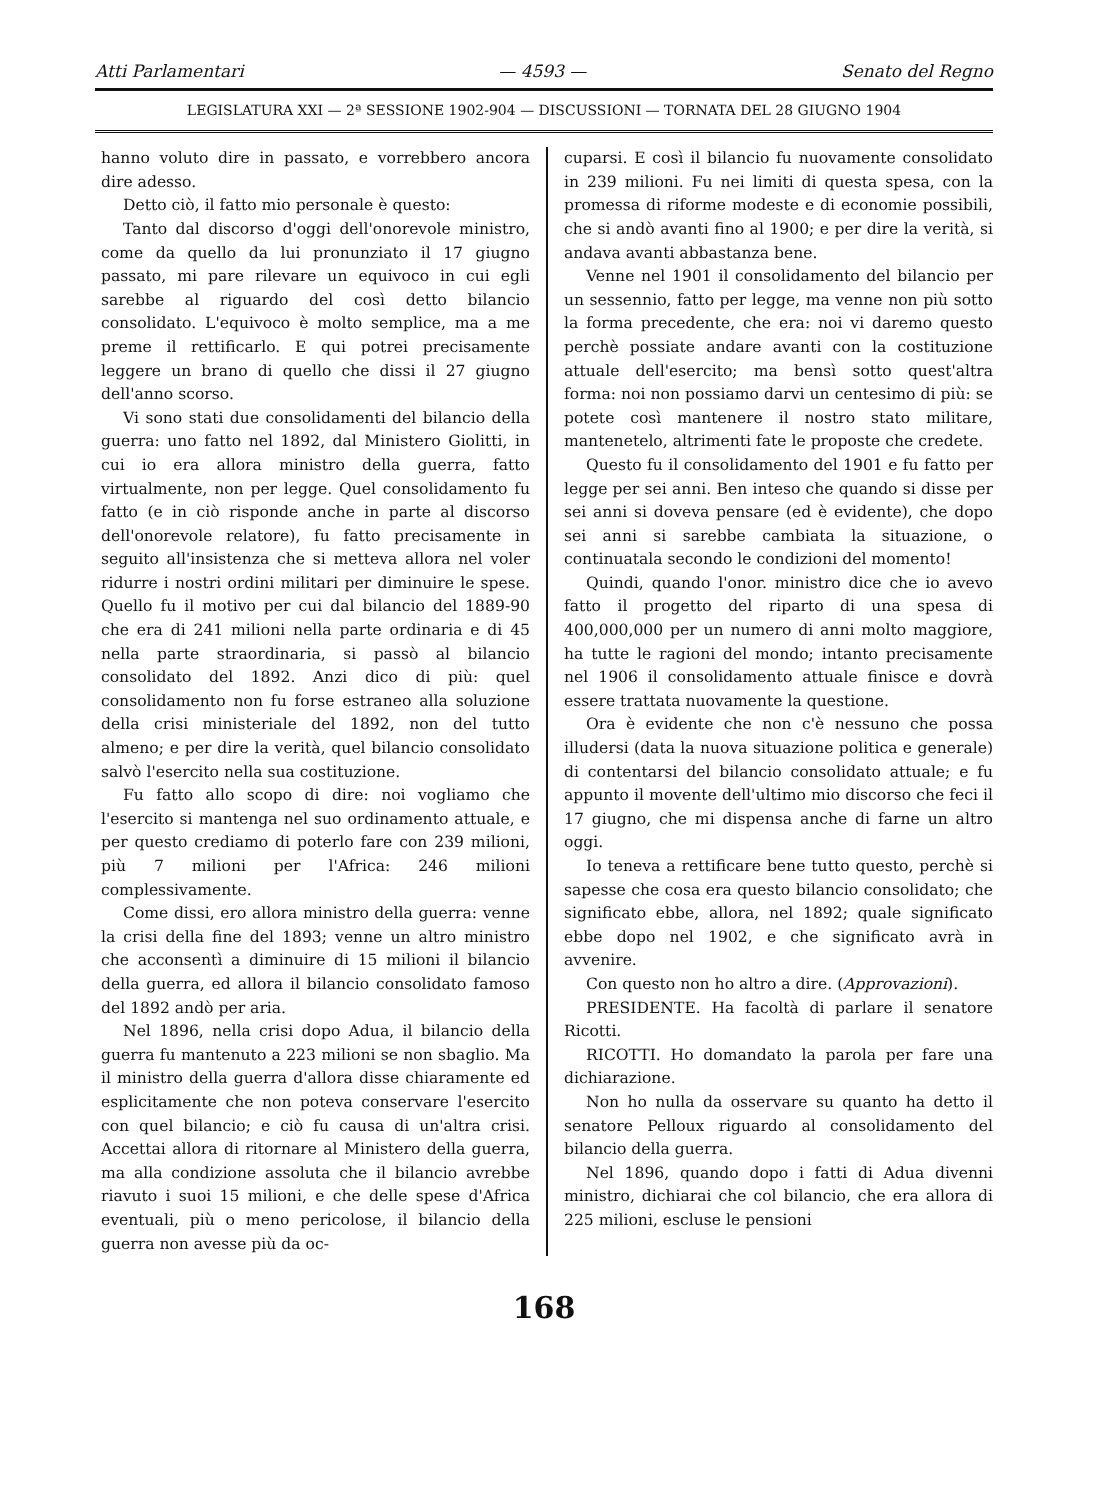Atti Parlamentari — 4593 — Senato del Regno
LEGISLATURA XXI — 2ª SESSIONE 1902-904 — DISCUSSIONI — TORNATA DEL 28 GIUGNO 1904
hanno voluto dire in passato, e vorrebbero ancora dire adesso.
Detto ciò, il fatto mio personale è questo:
Tanto dal discorso d'oggi dell'onorevole ministro, come da quello da lui pronunziato il 17 giugno passato, mi pare rilevare un equivoco in cui egli sarebbe al riguardo del così detto bilancio consolidato. L'equivoco è molto semplice, ma a me preme il rettificarlo. E qui potrei precisamente leggere un brano di quello che dissi il 27 giugno dell'anno scorso.
Vi sono stati due consolidamenti del bilancio della guerra: uno fatto nel 1892, dal Ministero Giolitti, in cui io era allora ministro della guerra, fatto virtualmente, non per legge. Quel consolidamento fu fatto (e in ciò risponde anche in parte al discorso dell'onorevole relatore), fu fatto precisamente in seguito all'insistenza che si metteva allora nel voler ridurre i nostri ordini militari per diminuire le spese. Quello fu il motivo per cui dal bilancio del 1889-90 che era di 241 milioni nella parte ordinaria e di 45 nella parte straordinaria, si passò al bilancio consolidato del 1892. Anzi dico di più: quel consolidamento non fu forse estraneo alla soluzione della crisi ministeriale del 1892, non del tutto almeno; e per dire la verità, quel bilancio consolidato salvò l'esercito nella sua costituzione.
Fu fatto allo scopo di dire: noi vogliamo che l'esercito si mantenga nel suo ordinamento attuale, e per questo crediamo di poterlo fare con 239 milioni, più 7 milioni per l'Africa: 246 milioni complessivamente.
Come dissi, ero allora ministro della guerra: venne la crisi della fine del 1893; venne un altro ministro che acconsentì a diminuire di 15 milioni il bilancio della guerra, ed allora il bilancio consolidato famoso del 1892 andò per aria.
Nel 1896, nella crisi dopo Adua, il bilancio della guerra fu mantenuto a 223 milioni se non sbaglio. Ma il ministro della guerra d'allora disse chiaramente ed esplicitamente che non poteva conservare l'esercito con quel bilancio; e ciò fu causa di un'altra crisi. Accettai allora di ritornare al Ministero della guerra, ma alla condizione assoluta che il bilancio avrebbe riavuto i suoi 15 milioni, e che delle spese d'Africa eventuali, più o meno pericolose, il bilancio della guerra non avesse più da oc-
cuparsi. E così il bilancio fu nuovamente consolidato in 239 milioni. Fu nei limiti di questa spesa, con la promessa di riforme modeste e di economie possibili, che si andò avanti fino al 1900; e per dire la verità, si andava avanti abbastanza bene.
Venne nel 1901 il consolidamento del bilancio per un sessennio, fatto per legge, ma venne non più sotto la forma precedente, che era: noi vi daremo questo perchè possiate andare avanti con la costituzione attuale dell'esercito; ma bensì sotto quest'altra forma: noi non possiamo darvi un centesimo di più: se potete così mantenere il nostro stato militare, mantenetelo, altrimenti fate le proposte che credete.
Questo fu il consolidamento del 1901 e fu fatto per legge per sei anni. Ben inteso che quando si disse per sei anni si doveva pensare (ed è evidente), che dopo sei anni si sarebbe cambiata la situazione, o continuatala secondo le condizioni del momento!
Quindi, quando l'onor. ministro dice che io avevo fatto il progetto del riparto di una spesa di 400,000,000 per un numero di anni molto maggiore, ha tutte le ragioni del mondo; intanto precisamente nel 1906 il consolidamento attuale finisce e dovrà essere trattata nuovamente la questione.
Ora è evidente che non c'è nessuno che possa illudersi (data la nuova situazione politica e generale) di contentarsi del bilancio consolidato attuale; e fu appunto il movente dell'ultimo mio discorso che feci il 17 giugno, che mi dispensa anche di farne un altro oggi.
Io teneva a rettificare bene tutto questo, perchè si sapesse che cosa era questo bilancio consolidato; che significato ebbe, allora, nel 1892; quale significato ebbe dopo nel 1902, e che significato avrà in avvenire.
Con questo non ho altro a dire. (Approvazioni).
PRESIDENTE. Ha facoltà di parlare il senatore Ricotti.
RICOTTI. Ho domandato la parola per fare una dichiarazione.
Non ho nulla da osservare su quanto ha detto il senatore Pelloux riguardo al consolidamento del bilancio della guerra.
Nel 1896, quando dopo i fatti di Adua divenni ministro, dichiarai che col bilancio, che era allora di 225 milioni, escluse le pensioni
168